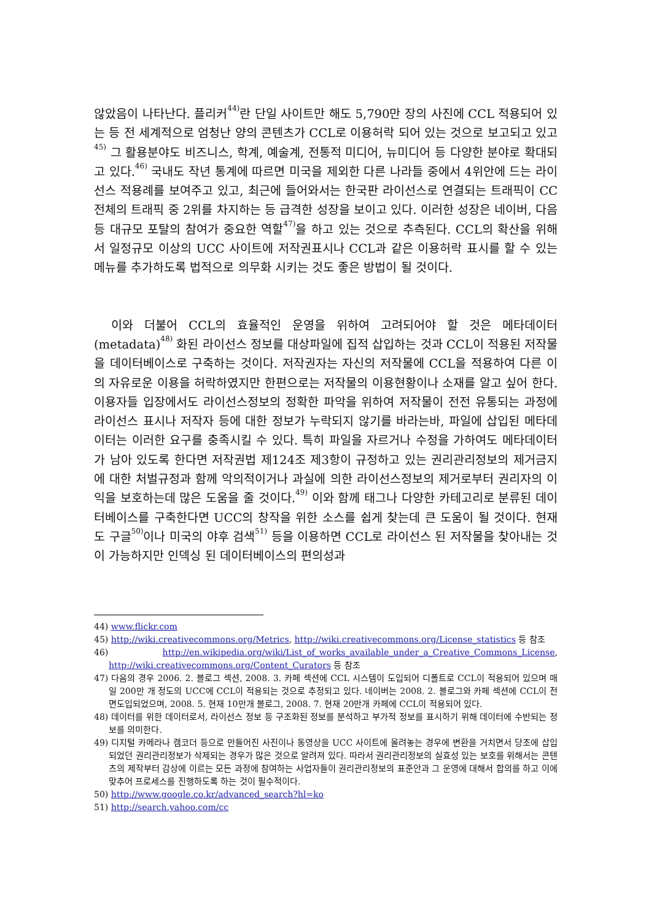않았음이 나타난다. 플리커<sup>44)</sup>란 단일 사이트만 해도 5,790만 장의 사진에 CCL 적용되어 있는 등 전 세계적으로 엄청난 양의 콘텐츠가 CCL로 이용허락 되어 있는 것으로 보고되고 있고<sup>45)</sup> 그 활용분야도 비즈니스, 학계, 예술계, 전통적 미디어, 뉴미디어 등 다양한 분야로 확대되고 있다.<sup>46)</sup> 국내도 작년 통계에 따르면 미국을 제외한 다른 나라들 중에서 4위안에 드는 라이선스 적용례를 보여주고 있고, 최근에 들어와서는 한국판 라이선스로 연결되는 트래픽이 CC 전체의 트래픽 중 2위를 차지하는 등 급격한 성장을 보이고 있다. 이러한 성장은 네이버, 다음 등 대규모 포탈의 참여가 중요한 역할<sup>47)</sup>을 하고 있는 것으로 추측된다. CCL의 확산을 위해서 일정규모 이상의 UCC 사이트에 저작권표시나 CCL과 같은 이용허락 표시를 할 수 있는 메뉴를 추가하도록 법적으로 의무화 시키는 것도 좋은 방법이 될 것이다.
이와 더불어 CCL의 효율적인 운영을 위하여 고려되어야 할 것은 메타데이터(metadata)<sup>48)</sup> 화된 라이선스 정보를 대상파일에 집적 삽입하는 것과 CCL이 적용된 저작물을 데이터베이스로 구축하는 것이다. 저작권자는 자신의 저작물에 CCL을 적용하여 다른 이의 자유로운 이용을 허락하였지만 한편으로는 저작물의 이용현황이나 소재를 알고 싶어 한다. 이용자들 입장에서도 라이선스정보의 정확한 파악을 위하여 저작물이 전전 유통되는 과정에 라이선스 표시나 저작자 등에 대한 정보가 누락되지 않기를 바라는바, 파일에 삽입된 메타데이터는 이러한 요구를 충족시킬 수 있다. 특히 파일을 자르거나 수정을 가하여도 메타데이터가 남아 있도록 한다면 저작권법 제124조 제3항이 규정하고 있는 권리관리정보의 제거금지에 대한 처벌규정과 함께 악의적이거나 과실에 의한 라이선스정보의 제거로부터 권리자의 이익을 보호하는데 많은 도움을 줄 것이다.<sup>49)</sup> 이와 함께 태그나 다양한 카테고리로 분류된 데이터베이스를 구축한다면 UCC의 창작을 위한 소스를 쉽게 찾는데 큰 도움이 될 것이다. 현재도 구글<sup>50)</sup>이나 미국의 야후 검색<sup>51)</sup> 등을 이용하면 CCL로 라이선스 된 저작물을 찾아내는 것이 가능하지만 인덱싱 된 데이터베이스의 편의성과
44) www.flickr.com
45) http://wiki.creativecommons.org/Metrics, http://wiki.creativecommons.org/License_statistics 등 참조
46) http://en.wikipedia.org/wiki/List_of_works_available_under_a_Creative_Commons_License, http://wiki.creativecommons.org/Content_Curators 등 참조
47) 다음의 경우 2006. 2. 블로그 섹션, 2008. 3. 카페 섹션에 CCL 시스템이 도입되어 디폴트로 CCL이 적용되어 있으며 매일 200만 개 정도의 UCC에 CCL이 적용되는 것으로 추정되고 있다. 네이버는 2008. 2. 블로그와 카페 섹션에 CCL이 전면도입되었으며, 2008. 5. 현재 10만개 블로그, 2008. 7. 현재 20만개 카페에 CCL이 적용되어 있다.
48) 데이터를 위한 데이터로서, 라이선스 정보 등 구조화된 정보를 분석하고 부가적 정보를 표시하기 위해 데이터에 수반되는 정보를 의미한다.
49) 디지털 카메라나 캠코더 등으로 만들어진 사진이나 동영상을 UCC 사이트에 올려놓는 경우에 변환을 거치면서 당초에 삽입되었던 권리관리정보가 삭제되는 경우가 많은 것으로 알려져 있다. 따라서 권리관리정보의 실효성 있는 보호를 위해서는 콘텐츠의 제작부터 감상에 이르는 모든 과정에 참여하는 사업자들이 권리관리정보의 표준안과 그 운영에 대해서 합의를 하고 이에 맞추어 프로세스를 진행하도록 하는 것이 필수적이다.
50) http://www.google.co.kr/advanced_search?hl=ko
51) http://search.yahoo.com/cc